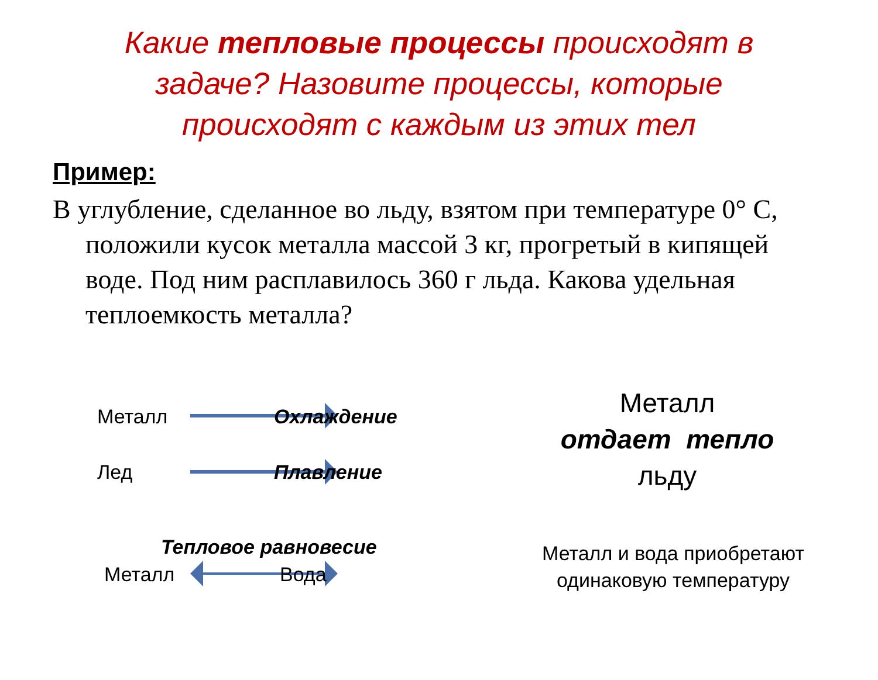Какие тепловые процессы происходят в задаче? Назовите процессы, которые происходят с каждым из этих тел
Пример:
В углубление, сделанное во льду, взятом при температуре 0° С, положили кусок металла массой 3 кг, прогретый в кипящей воде. Под ним расплавилось 360 г льда. Какова удельная теплоемкость металла?
Металл Охлаждение
Лед Плавление
Тепловое равновесие
Металл Вода
Металл
отдает тепло
льду
Металл и вода приобретают одинаковую температуру